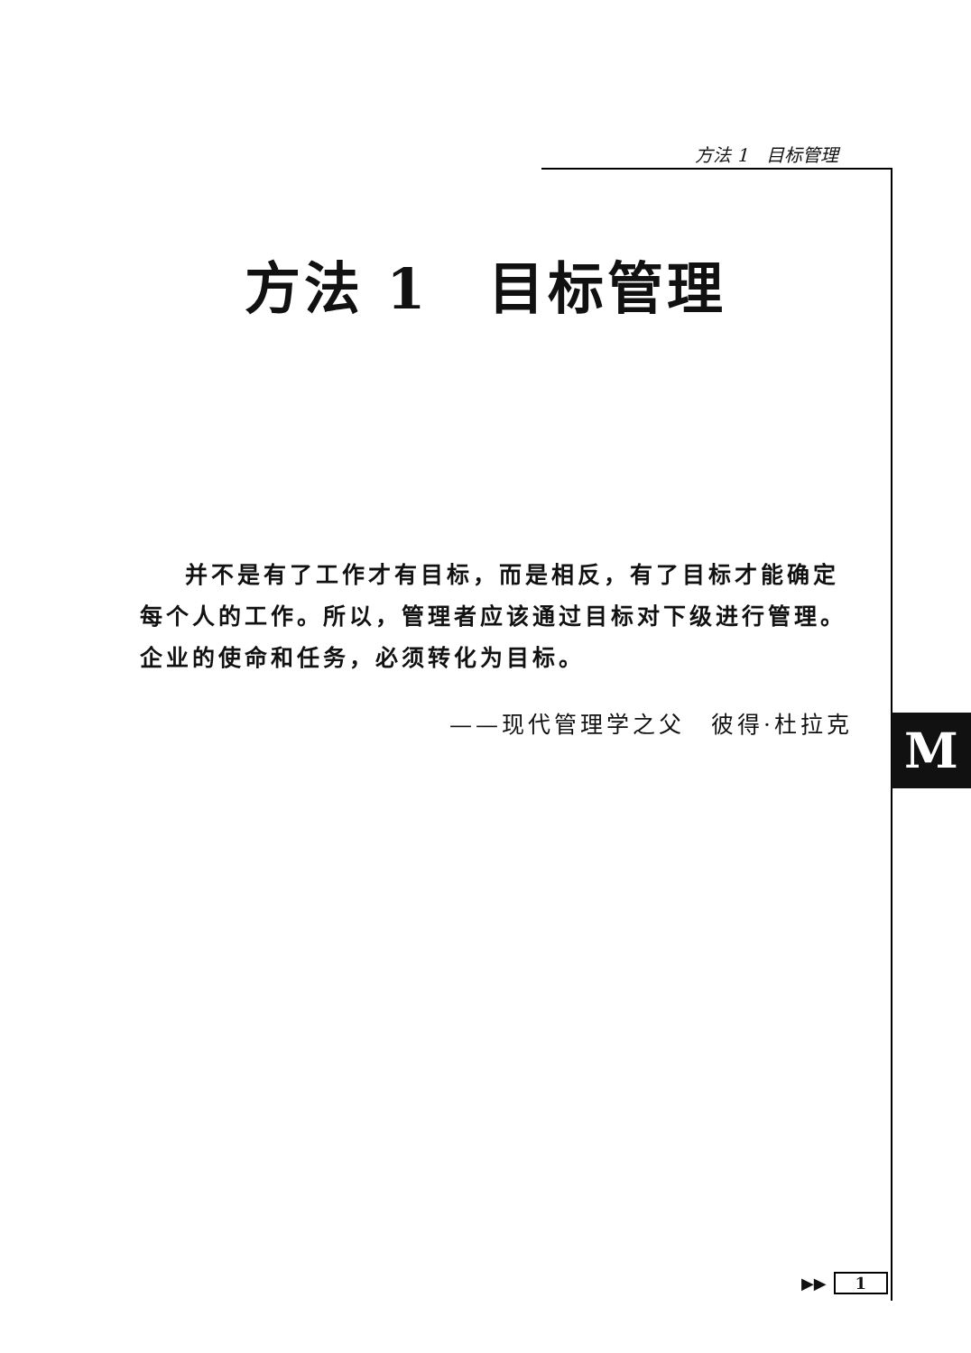方法 1　目标管理
方法 1　目标管理
并不是有了工作才有目标，而是相反，有了目标才能确定每个人的工作。所以，管理者应该通过目标对下级进行管理。企业的使命和任务，必须转化为目标。
——现代管理学之父　彼得·杜拉克
M
▶▶ 1